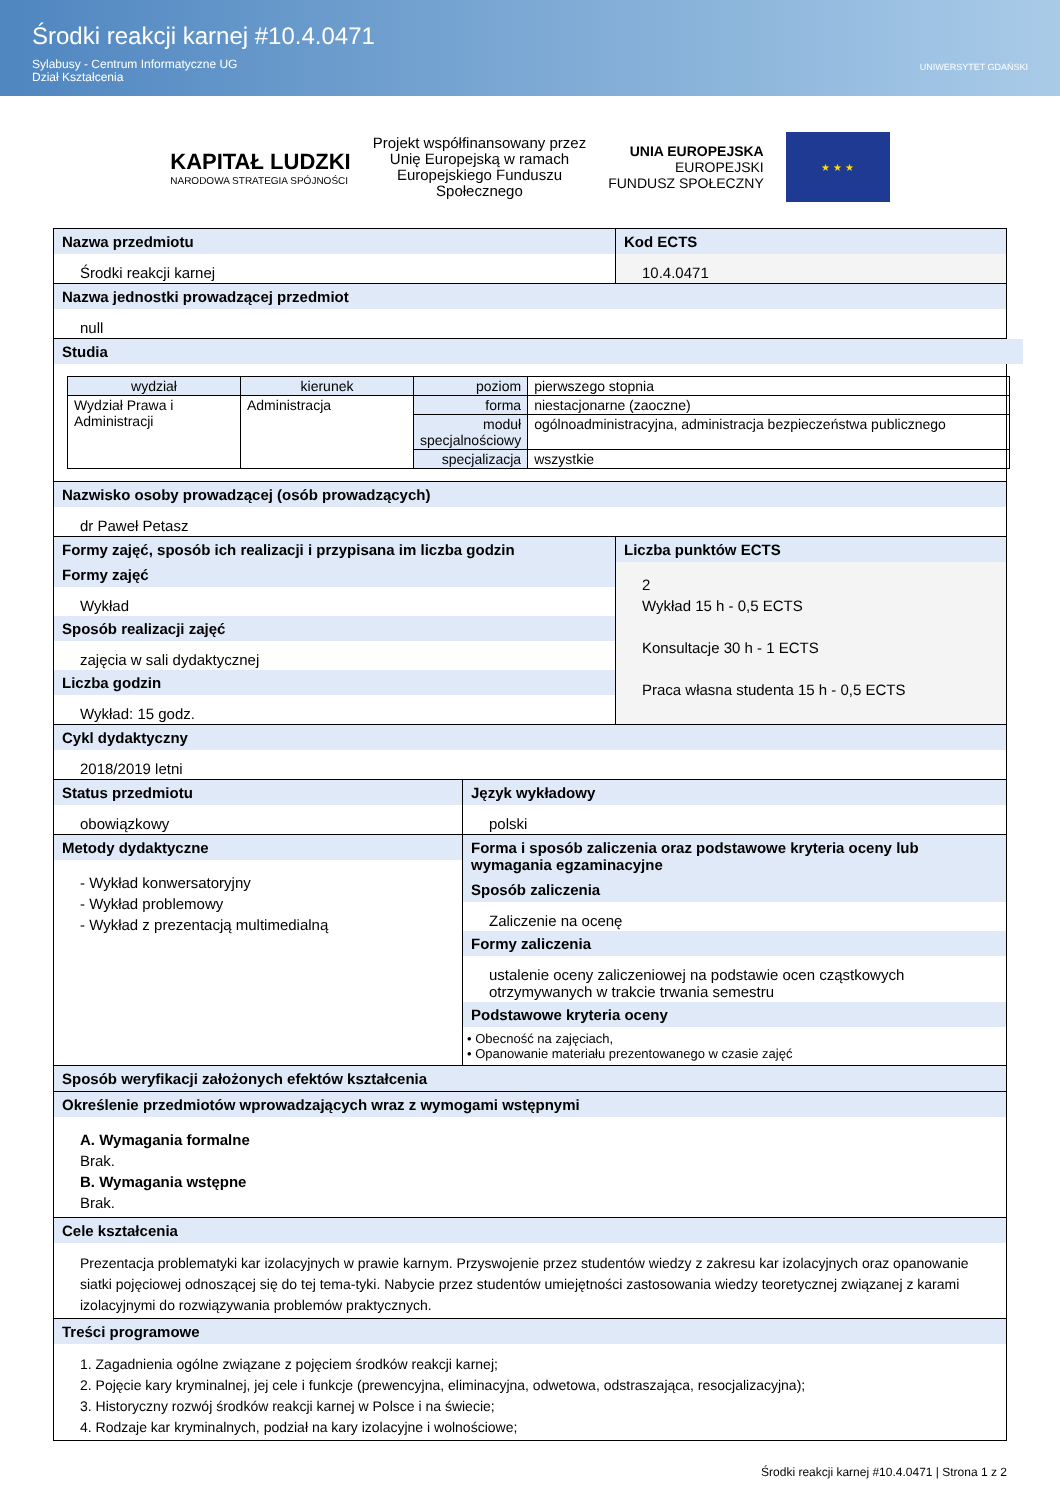Środki reakcji karnej #10.4.0471
Sylabusy - Centrum Informatyczne UG
Dział Kształcenia
UNIWERSYTET GDAŃSKI
KAPITAŁ LUDZKI
NARODOWA STRATEGIA SPÓJNOŚCI
Projekt współfinansowany przez
Unię Europejską w ramach
Europejskiego Funduszu
Społecznego
UNIA EUROPEJSKA
EUROPEJSKI
FUNDUSZ SPOŁECZNY
★ ★ ★
Nazwa przedmiotu
Środki reakcji karnej
Kod ECTS
10.4.0471
Nazwa jednostki prowadzącej przedmiot
null
Studia
| wydział | kierunek | poziom | pierwszego stopnia |
| Wydział Prawa i Administracji | Administracja | forma | niestacjonarne (zaoczne) |
| | | moduł specjalnościowy | ogólnoadministracyjna, administracja bezpieczeństwa publicznego |
| | | specjalizacja | wszystkie |
Nazwisko osoby prowadzącej (osób prowadzących)
dr Paweł Petasz
Formy zajęć, sposób ich realizacji i przypisana im liczba godzin
Formy zajęć
Wykład
Sposób realizacji zajęć
zajęcia w sali dydaktycznej
Liczba godzin
Wykład: 15 godz.
Liczba punktów ECTS
2
Wykład 15 h - 0,5 ECTS
Konsultacje 30 h - 1 ECTS
Praca własna studenta 15 h - 0,5 ECTS
Cykl dydaktyczny
2018/2019 letni
Status przedmiotu
obowiązkowy
Język wykładowy
polski
Metody dydaktyczne
- Wykład konwersatoryjny
- Wykład problemowy
- Wykład z prezentacją multimedialną
Forma i sposób zaliczenia oraz podstawowe kryteria oceny lub wymagania egzaminacyjne
Sposób zaliczenia
Zaliczenie na ocenę
Formy zaliczenia
ustalenie oceny zaliczeniowej na podstawie ocen cząstkowych otrzymywanych w trakcie trwania semestru
Podstawowe kryteria oceny
• Obecność na zajęciach,
• Opanowanie materiału prezentowanego w czasie zajęć
Sposób weryfikacji założonych efektów kształcenia
Określenie przedmiotów wprowadzających wraz z wymogami wstępnymi
A. Wymagania formalne
Brak.
B. Wymagania wstępne
Brak.
Cele kształcenia
Prezentacja problematyki kar izolacyjnych w prawie karnym. Przyswojenie przez studentów wiedzy z zakresu kar izolacyjnych oraz opanowanie siatki pojęciowej odnoszącej się do tej tema-tyki. Nabycie przez studentów umiejętności zastosowania wiedzy teoretycznej związanej z karami izolacyjnymi do rozwiązywania problemów praktycznych.
Treści programowe
1. Zagadnienia ogólne związane z pojęciem środków reakcji karnej;
2. Pojęcie kary kryminalnej, jej cele i funkcje (prewencyjna, eliminacyjna, odwetowa, odstraszająca, resocjalizacyjna);
3. Historyczny rozwój środków reakcji karnej w Polsce i na świecie;
4. Rodzaje kar kryminalnych, podział na kary izolacyjne i wolnościowe;
Środki reakcji karnej #10.4.0471 | Strona 1 z 2